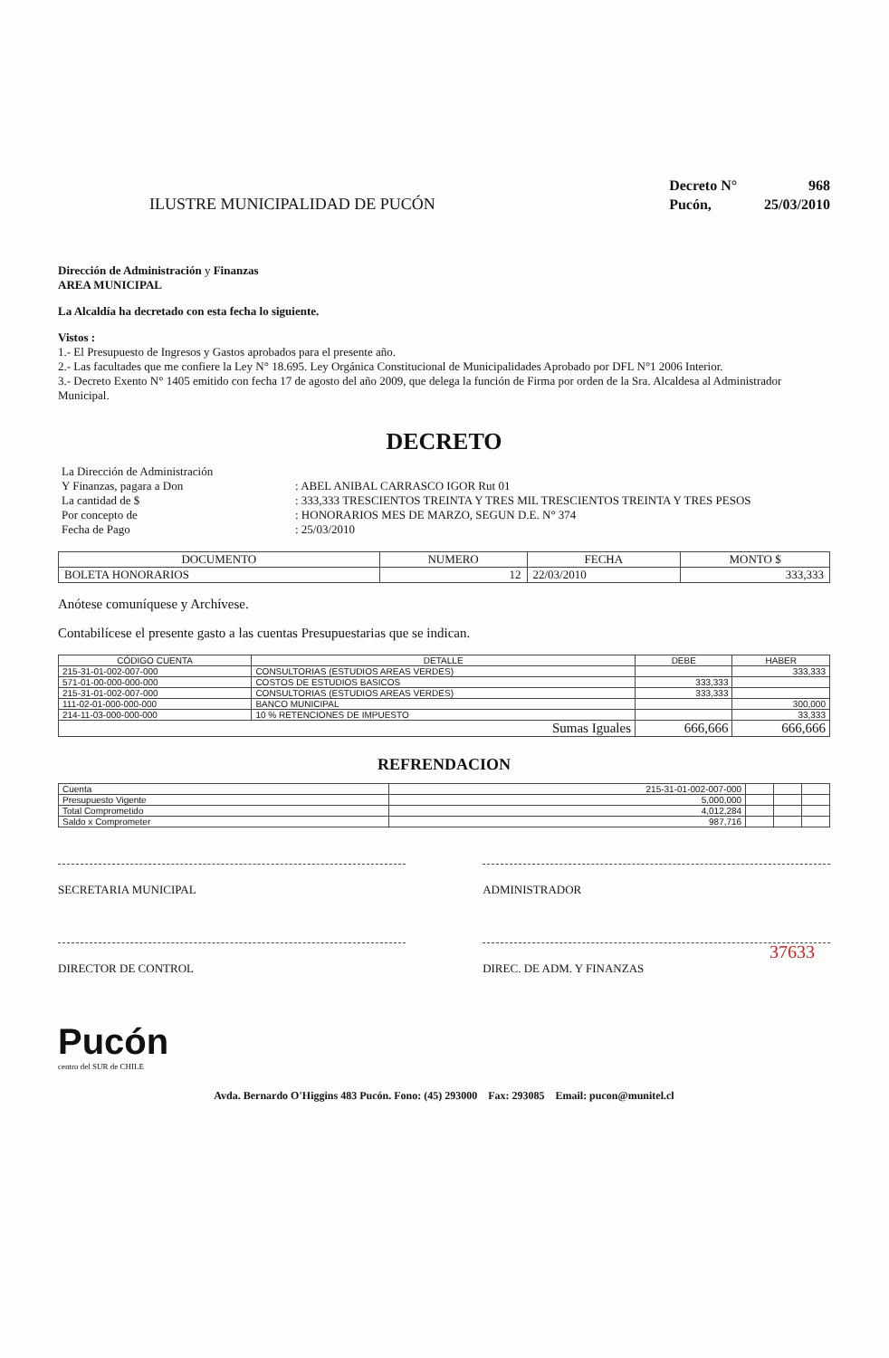ILUSTRE MUNICIPALIDAD DE PUCÓN
| Decreto N° | 968 |
| Pucón, | 25/03/2010 |
Dirección de Administración y Finanzas
AREA MUNICIPAL
La Alcaldía ha decretado con esta fecha lo siguiente.
Vistos :
1.- El Presupuesto de Ingresos y Gastos aprobados para el presente año.
2.- Las facultades que me confiere la Ley N° 18.695. Ley Orgánica Constitucional de Municipalidades Aprobado por DFL N°1 2006 Interior.
3.- Decreto Exento N° 1405 emitido con fecha 17 de agosto del año 2009, que delega la función de Firma por orden de la Sra. Alcaldesa al Administrador Municipal.
DECRETO
| La Dirección de Administración Y Finanzas, pagara a Don | : ABEL ANIBAL CARRASCO IGOR Rut 01 |
| La cantidad de $ | : 333,333 TRESCIENTOS TREINTA Y TRES MIL TRESCIENTOS TREINTA Y TRES PESOS |
| Por concepto de | : HONORARIOS MES DE MARZO, SEGUN D.E. N° 374 |
| Fecha de Pago | : 25/03/2010 |
| DOCUMENTO | NUMERO | FECHA | MONTO $ |
| --- | --- | --- | --- |
| BOLETA HONORARIOS | 12 | 22/03/2010 | 333,333 |
Anótese comuníquese y Archívese.
Contabilícese el presente gasto a las cuentas Presupuestarias que se indican.
| CÓDIGO CUENTA | DETALLE | DEBE | HABER |
| --- | --- | --- | --- |
| 215-31-01-002-007-000 | CONSULTORIAS (ESTUDIOS AREAS VERDES) | | 333,333 |
| 571-01-00-000-000-000 | COSTOS DE ESTUDIOS BASICOS | 333,333 | |
| 215-31-01-002-007-000 | CONSULTORIAS (ESTUDIOS AREAS VERDES) | 333,333 | |
| 111-02-01-000-000-000 | BANCO MUNICIPAL | | 300,000 |
| 214-11-03-000-000-000 | 10 % RETENCIONES DE IMPUESTO | | 33,333 |
| Sumas Iguales | | 666,666 | 666,666 |
REFRENDACION
| Cuenta | 215-31-01-002-007-000 | | | |
| Presupuesto Vigente | 5,000,000 | | | |
| Total Comprometido | 4,012,284 | | | |
| Saldo x Comprometer | 987,716 | | | |
SECRETARIA MUNICIPAL ADMINISTRADOR
DIRECTOR DE CONTROL DIREC. DE ADM. Y FINANZAS
Pucón
centro del SUR de CHILE
Avda. Bernardo O'Higgins 483 Pucón. Fono: (45) 293000 Fax: 293085 Email: pucon@munitel.cl
37633